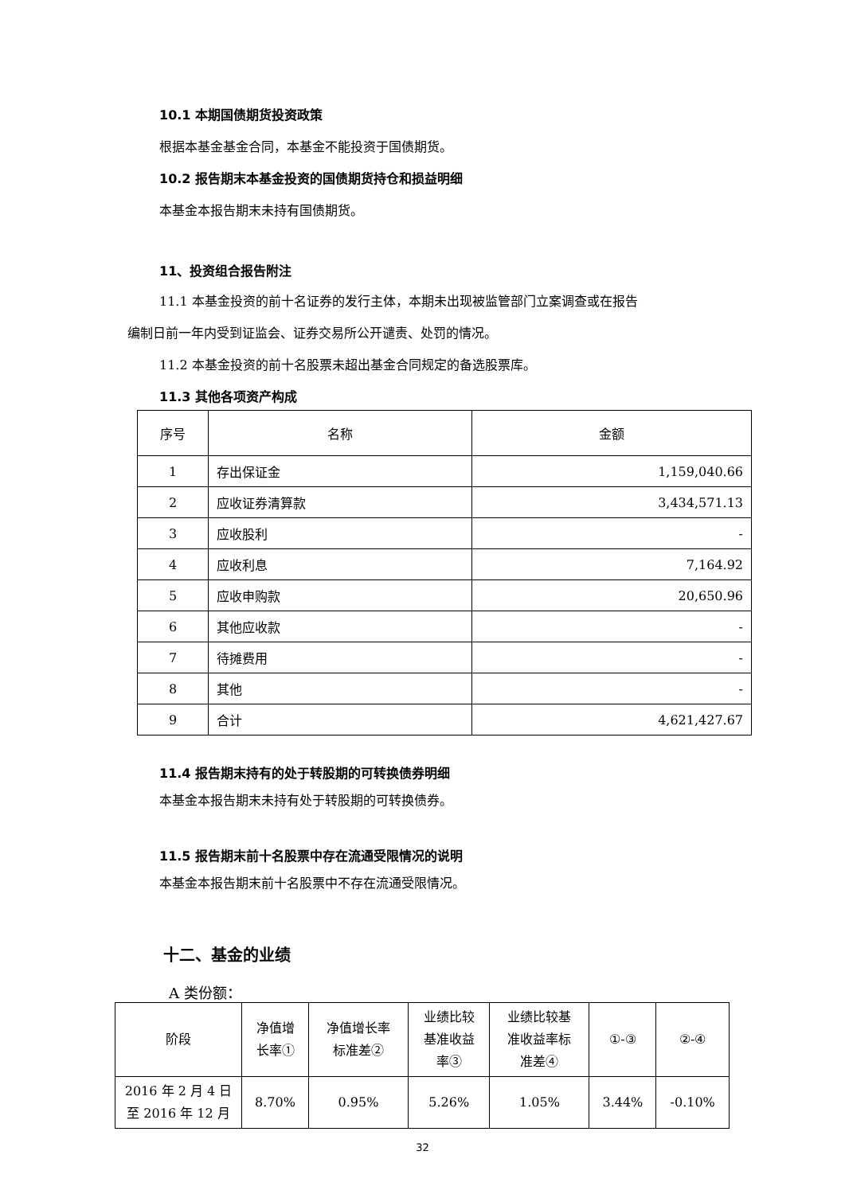10.1 本期国债期货投资政策
根据本基金基金合同，本基金不能投资于国债期货。
10.2 报告期末本基金投资的国债期货持仓和损益明细
本基金本报告期末未持有国债期货。
11、投资组合报告附注
11.1 本基金投资的前十名证券的发行主体，本期未出现被监管部门立案调查或在报告
编制日前一年内受到证监会、证券交易所公开谴责、处罚的情况。
11.2 本基金投资的前十名股票未超出基金合同规定的备选股票库。
11.3 其他各项资产构成
| 序号 | 名称 | 金额 |
| --- | --- | --- |
| 1 | 存出保证金 | 1,159,040.66 |
| 2 | 应收证券清算款 | 3,434,571.13 |
| 3 | 应收股利 | - |
| 4 | 应收利息 | 7,164.92 |
| 5 | 应收申购款 | 20,650.96 |
| 6 | 其他应收款 | - |
| 7 | 待摊费用 | - |
| 8 | 其他 | - |
| 9 | 合计 | 4,621,427.67 |
11.4 报告期末持有的处于转股期的可转换债券明细
本基金本报告期末未持有处于转股期的可转换债券。
11.5 报告期末前十名股票中存在流通受限情况的说明
本基金本报告期末前十名股票中不存在流通受限情况。
十二、基金的业绩
A 类份额：
| 阶段 | 净值增 长率① | 净值增长率 标准差② | 业绩比较 基准收益 率③ | 业绩比较基 准收益率标 准差④ | ①-③ | ②-④ |
| --- | --- | --- | --- | --- | --- | --- |
| 2016 年 2 月 4 日 至 2016 年 12 月 | 8.70% | 0.95% | 5.26% | 1.05% | 3.44% | -0.10% |
32